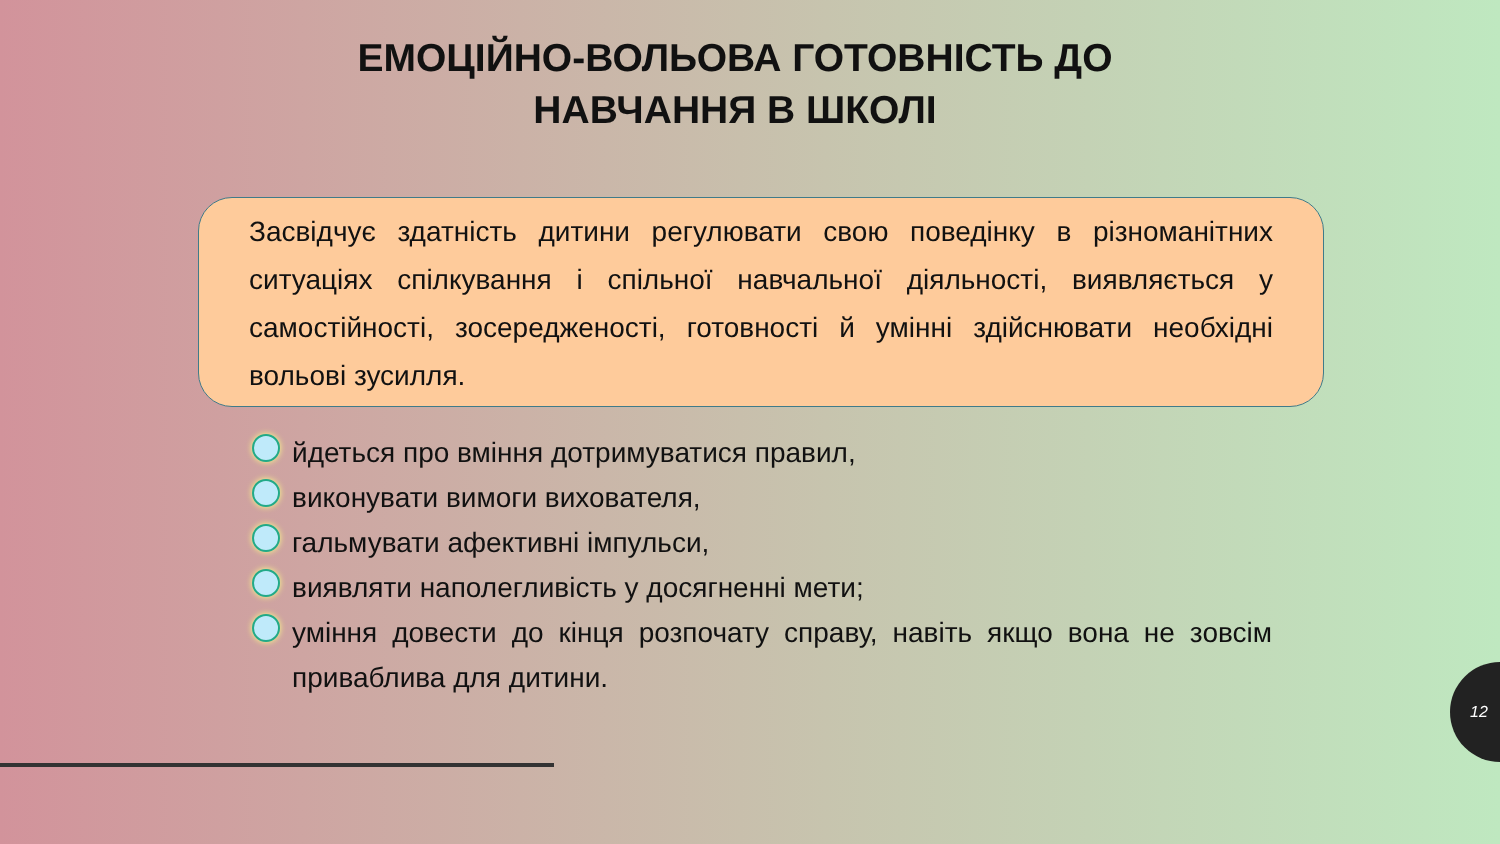ЕМОЦІЙНО-ВОЛЬОВА ГОТОВНІСТЬ ДО НАВЧАННЯ В ШКОЛІ
Засвідчує здатність дитини регулювати свою поведінку в різноманітних ситуаціях спілкування і спільної навчальної діяльності, виявляється у самостійності, зосередженості, готовності й умінні здійснювати необхідні вольові зусилля.
йдеться про вміння дотримуватися правил,
виконувати вимоги вихователя,
гальмувати афективні імпульси,
виявляти наполегливість у досягненні мети;
уміння довести до кінця розпочату справу, навіть якщо вона не зовсім приваблива для дитини.
12